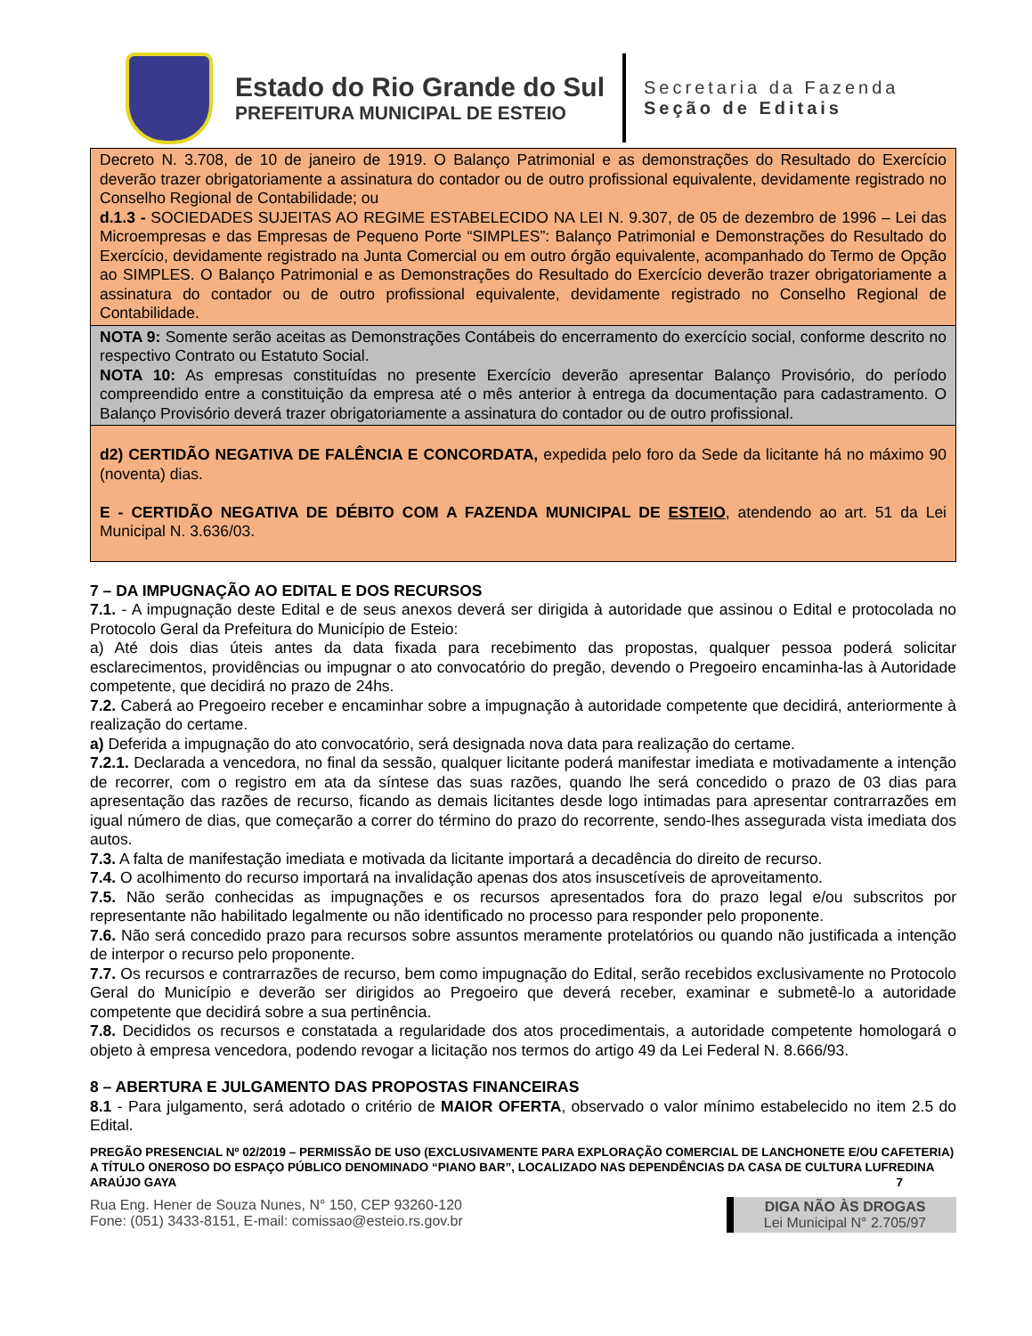Estado do Rio Grande do Sul
PREFEITURA MUNICIPAL DE ESTEIO
Secretaria da Fazenda
Seção de Editais
Decreto N. 3.708, de 10 de janeiro de 1919. O Balanço Patrimonial e as demonstrações do Resultado do Exercício deverão trazer obrigatoriamente a assinatura do contador ou de outro profissional equivalente, devidamente registrado no Conselho Regional de Contabilidade; ou
d.1.3 - SOCIEDADES SUJEITAS AO REGIME ESTABELECIDO NA LEI N. 9.307, de 05 de dezembro de 1996 – Lei das Microempresas e das Empresas de Pequeno Porte “SIMPLES”: Balanço Patrimonial e Demonstrações do Resultado do Exercício, devidamente registrado na Junta Comercial ou em outro órgão equivalente, acompanhado do Termo de Opção ao SIMPLES. O Balanço Patrimonial e as Demonstrações do Resultado do Exercício deverão trazer obrigatoriamente a assinatura do contador ou de outro profissional equivalente, devidamente registrado no Conselho Regional de Contabilidade.
NOTA 9: Somente serão aceitas as Demonstrações Contábeis do encerramento do exercício social, conforme descrito no respectivo Contrato ou Estatuto Social.
NOTA 10: As empresas constituídas no presente Exercício deverão apresentar Balanço Provisório, do período compreendido entre a constituição da empresa até o mês anterior à entrega da documentação para cadastramento. O Balanço Provisório deverá trazer obrigatoriamente a assinatura do contador ou de outro profissional.
d2) CERTIDÃO NEGATIVA DE FALÊNCIA E CONCORDATA, expedida pelo foro da Sede da licitante há no máximo 90 (noventa) dias.
E - CERTIDÃO NEGATIVA DE DÉBITO COM A FAZENDA MUNICIPAL DE ESTEIO, atendendo ao art. 51 da Lei Municipal N. 3.636/03.
7 – DA IMPUGNAÇÃO AO EDITAL E DOS RECURSOS
7.1. - A impugnação deste Edital e de seus anexos deverá ser dirigida à autoridade que assinou o Edital e protocolada no Protocolo Geral da Prefeitura do Município de Esteio:
a) Até dois dias úteis antes da data fixada para recebimento das propostas, qualquer pessoa poderá solicitar esclarecimentos, providências ou impugnar o ato convocatório do pregão, devendo o Pregoeiro encaminha-las à Autoridade competente, que decidirá no prazo de 24hs.
7.2. Caberá ao Pregoeiro receber e encaminhar sobre a impugnação à autoridade competente que decidirá, anteriormente à realização do certame.
a) Deferida a impugnação do ato convocatório, será designada nova data para realização do certame.
7.2.1. Declarada a vencedora, no final da sessão, qualquer licitante poderá manifestar imediata e motivadamente a intenção de recorrer, com o registro em ata da síntese das suas razões, quando lhe será concedido o prazo de 03 dias para apresentação das razões de recurso, ficando as demais licitantes desde logo intimadas para apresentar contrarrazões em igual número de dias, que começarão a correr do término do prazo do recorrente, sendo-lhes assegurada vista imediata dos autos.
7.3. A falta de manifestação imediata e motivada da licitante importará a decadência do direito de recurso.
7.4. O acolhimento do recurso importará na invalidação apenas dos atos insuscetíveis de aproveitamento.
7.5. Não serão conhecidas as impugnações e os recursos apresentados fora do prazo legal e/ou subscritos por representante não habilitado legalmente ou não identificado no processo para responder pelo proponente.
7.6. Não será concedido prazo para recursos sobre assuntos meramente protelatórios ou quando não justificada a intenção de interpor o recurso pelo proponente.
7.7. Os recursos e contrarrazões de recurso, bem como impugnação do Edital, serão recebidos exclusivamente no Protocolo Geral do Município e deverão ser dirigidos ao Pregoeiro que deverá receber, examinar e submetê-lo a autoridade competente que decidirá sobre a sua pertinência.
7.8. Decididos os recursos e constatada a regularidade dos atos procedimentais, a autoridade competente homologará o objeto à empresa vencedora, podendo revogar a licitação nos termos do artigo 49 da Lei Federal N. 8.666/93.
8 – ABERTURA E JULGAMENTO DAS PROPOSTAS FINANCEIRAS
8.1 - Para julgamento, será adotado o critério de MAIOR OFERTA, observado o valor mínimo estabelecido no item 2.5 do Edital.
PREGÃO PRESENCIAL Nº 02/2019 – PERMISSÃO DE USO (EXCLUSIVAMENTE PARA EXPLORAÇÃO COMERCIAL DE LANCHONETE E/OU CAFETERIA) A TÍTULO ONEROSO DO ESPAÇO PÚBLICO DENOMINADO “PIANO BAR”, LOCALIZADO NAS DEPENDÊNCIAS DA CASA DE CULTURA LUFREDINA ARAÚJO GAYA 7
Rua Eng. Hener de Souza Nunes, N° 150, CEP 93260-120
Fone: (051) 3433-8151, E-mail: comissao@esteio.rs.gov.br
DIGA NÃO ÀS DROGAS
Lei Municipal N° 2.705/97